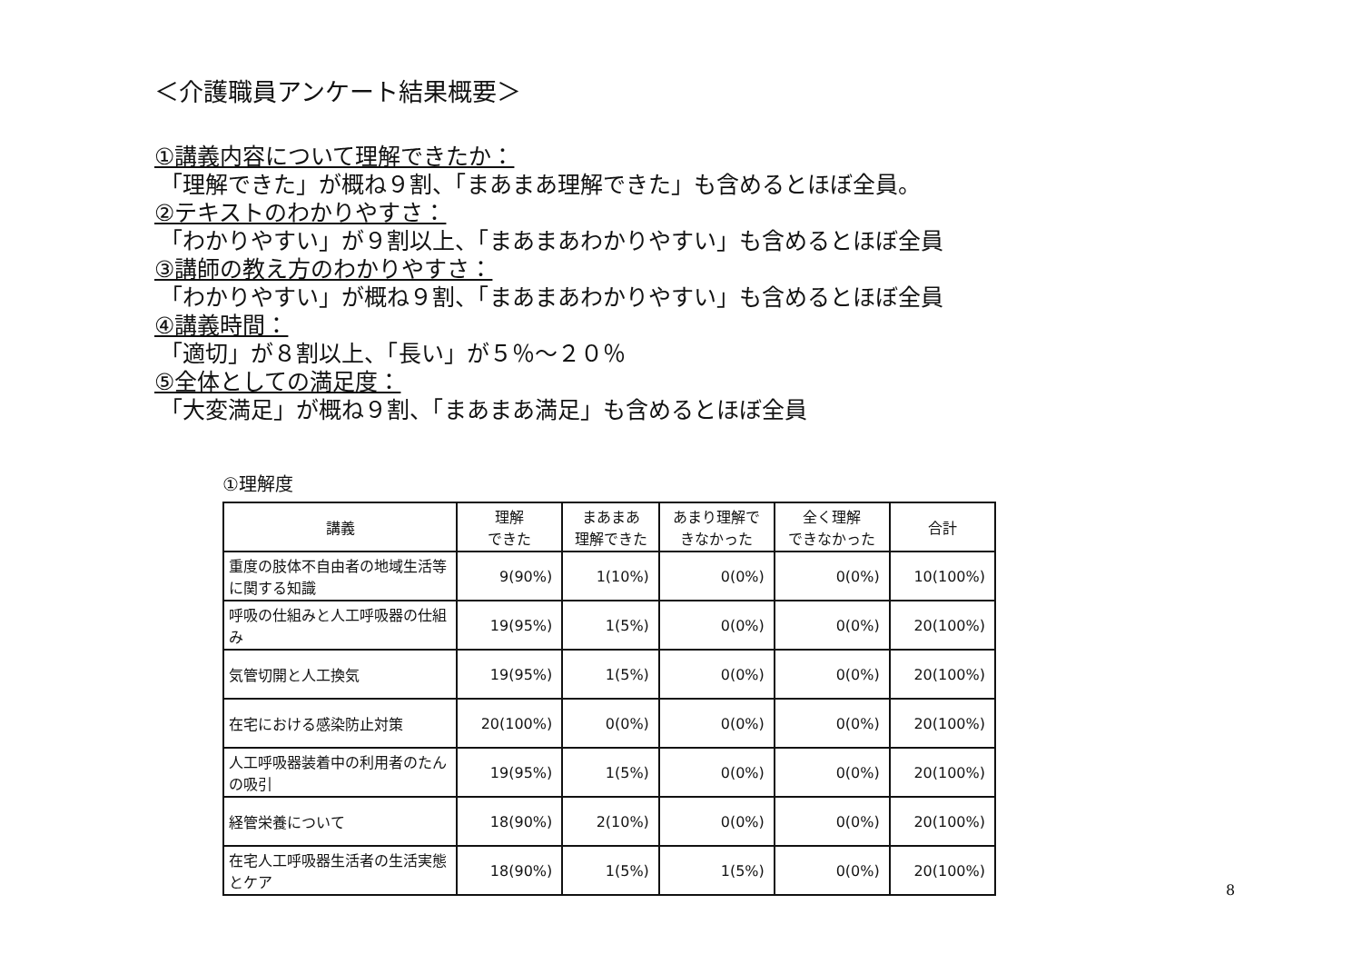＜介護職員アンケート結果概要＞
①講義内容について理解できたか：
「理解できた」が概ね９割、「まあまあ理解できた」も含めるとほぼ全員。
②テキストのわかりやすさ：
「わかりやすい」が９割以上、「まあまあわかりやすい」も含めるとほぼ全員
③講師の教え方のわかりやすさ：
「わかりやすい」が概ね９割、「まあまあわかりやすい」も含めるとほぼ全員
④講義時間：
「適切」が８割以上、「長い」が５％～２０％
⑤全体としての満足度：
「大変満足」が概ね９割、「まあまあ満足」も含めるとほぼ全員
①理解度
| 講義 | 理解 できた | まあまあ 理解できた | あまり理解で きなかった | 全く理解 できなかった | 合計 |
| --- | --- | --- | --- | --- | --- |
| 重度の肢体不自由者の地域生活等に関する知識 | 9(90%) | 1(10%) | 0(0%) | 0(0%) | 10(100%) |
| 呼吸の仕組みと人工呼吸器の仕組み | 19(95%) | 1(5%) | 0(0%) | 0(0%) | 20(100%) |
| 気管切開と人工換気 | 19(95%) | 1(5%) | 0(0%) | 0(0%) | 20(100%) |
| 在宅における感染防止対策 | 20(100%) | 0(0%) | 0(0%) | 0(0%) | 20(100%) |
| 人工呼吸器装着中の利用者のたんの吸引 | 19(95%) | 1(5%) | 0(0%) | 0(0%) | 20(100%) |
| 経管栄養について | 18(90%) | 2(10%) | 0(0%) | 0(0%) | 20(100%) |
| 在宅人工呼吸器生活者の生活実態とケア | 18(90%) | 1(5%) | 1(5%) | 0(0%) | 20(100%) |
8